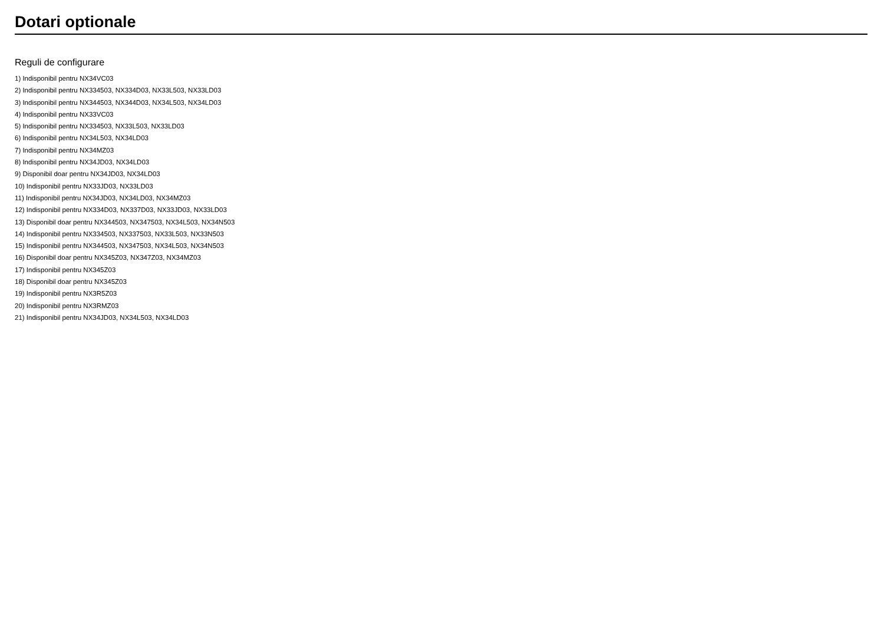Dotari optionale
Reguli de configurare
1) Indisponibil pentru NX34VC03
2) Indisponibil pentru NX334503, NX334D03, NX33L503, NX33LD03
3) Indisponibil pentru NX344503, NX344D03, NX34L503, NX34LD03
4) Indisponibil pentru NX33VC03
5) Indisponibil pentru NX334503, NX33L503, NX33LD03
6) Indisponibil pentru NX34L503, NX34LD03
7) Indisponibil pentru NX34MZ03
8) Indisponibil pentru NX34JD03, NX34LD03
9) Disponibil doar pentru NX34JD03, NX34LD03
10) Indisponibil pentru NX33JD03, NX33LD03
11) Indisponibil pentru NX34JD03, NX34LD03, NX34MZ03
12) Indisponibil pentru NX334D03, NX337D03, NX33JD03, NX33LD03
13) Disponibil doar pentru NX344503, NX347503, NX34L503, NX34N503
14) Indisponibil pentru NX334503, NX337503, NX33L503, NX33N503
15) Indisponibil pentru NX344503, NX347503, NX34L503, NX34N503
16) Disponibil doar pentru NX345Z03, NX347Z03, NX34MZ03
17) Indisponibil pentru NX345Z03
18) Disponibil doar pentru NX345Z03
19) Indisponibil pentru NX3R5Z03
20) Indisponibil pentru NX3RMZ03
21) Indisponibil pentru NX34JD03, NX34L503, NX34LD03